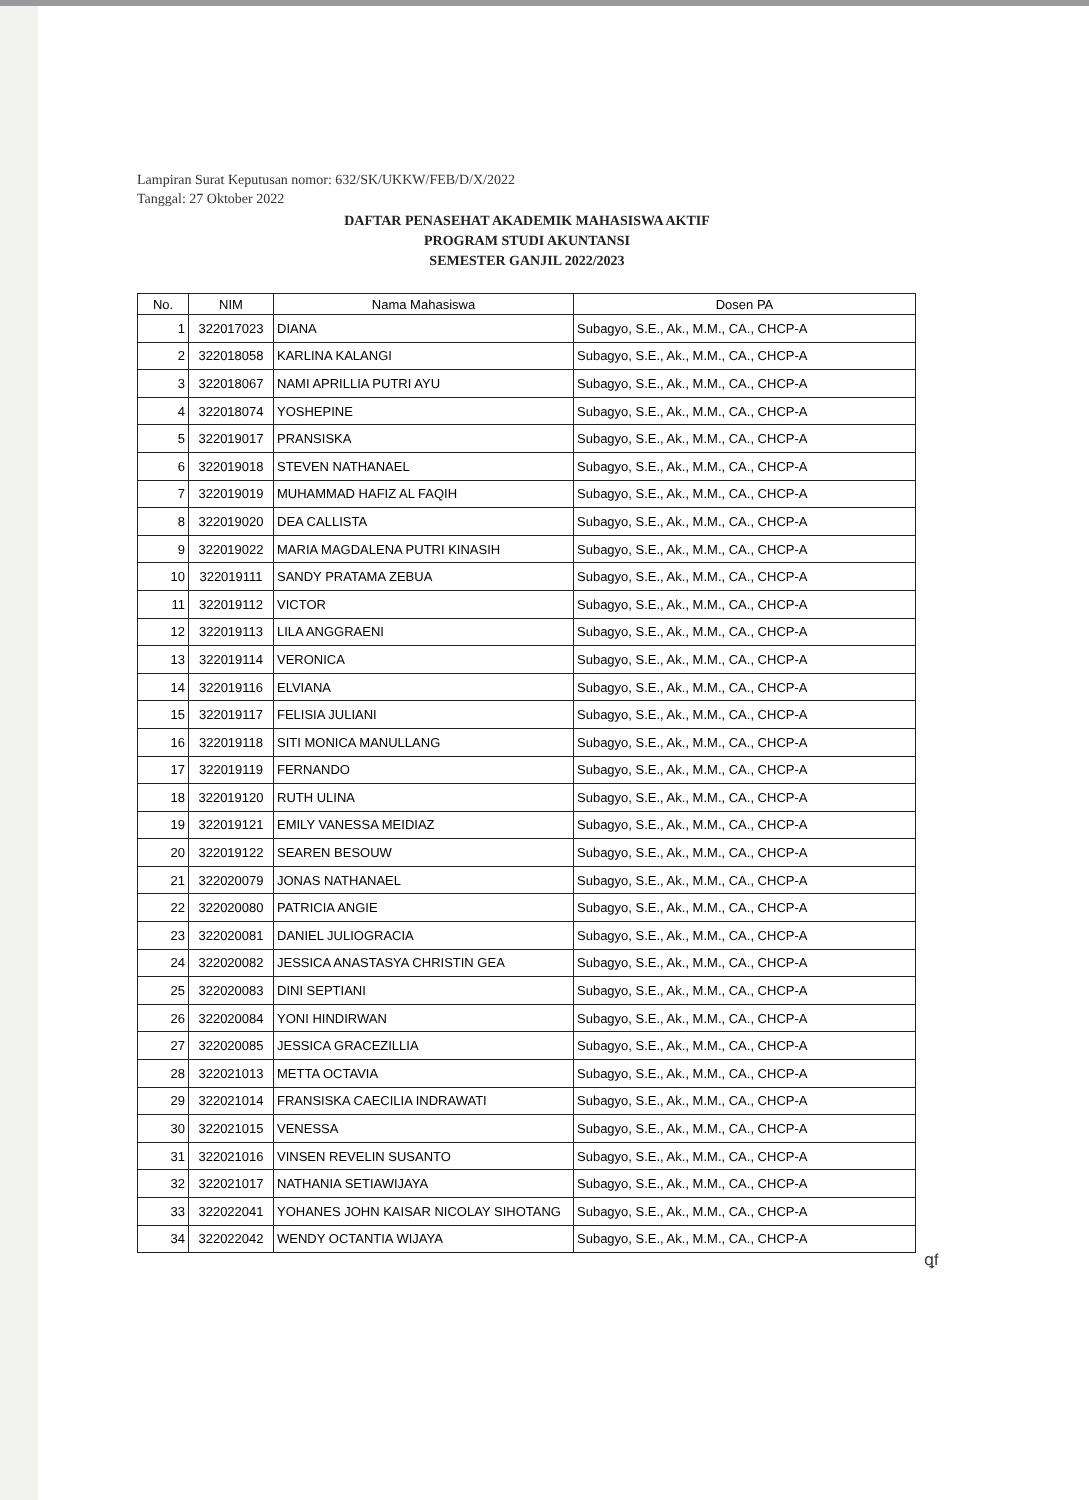Lampiran Surat Keputusan nomor: 632/SK/UKKW/FEB/D/X/2022
Tanggal: 27 Oktober 2022
DAFTAR PENASEHAT AKADEMIK MAHASISWA AKTIF
PROGRAM STUDI AKUNTANSI
SEMESTER GANJIL 2022/2023
| No. | NIM | Nama Mahasiswa | Dosen PA |
| --- | --- | --- | --- |
| 1 | 322017023 | DIANA | Subagyo, S.E., Ak., M.M., CA., CHCP-A |
| 2 | 322018058 | KARLINA KALANGI | Subagyo, S.E., Ak., M.M., CA., CHCP-A |
| 3 | 322018067 | NAMI APRILLIA PUTRI AYU | Subagyo, S.E., Ak., M.M., CA., CHCP-A |
| 4 | 322018074 | YOSHEPINE | Subagyo, S.E., Ak., M.M., CA., CHCP-A |
| 5 | 322019017 | PRANSISKA | Subagyo, S.E., Ak., M.M., CA., CHCP-A |
| 6 | 322019018 | STEVEN NATHANAEL | Subagyo, S.E., Ak., M.M., CA., CHCP-A |
| 7 | 322019019 | MUHAMMAD HAFIZ AL FAQIH | Subagyo, S.E., Ak., M.M., CA., CHCP-A |
| 8 | 322019020 | DEA CALLISTA | Subagyo, S.E., Ak., M.M., CA., CHCP-A |
| 9 | 322019022 | MARIA MAGDALENA PUTRI KINASIH | Subagyo, S.E., Ak., M.M., CA., CHCP-A |
| 10 | 322019111 | SANDY PRATAMA ZEBUA | Subagyo, S.E., Ak., M.M., CA., CHCP-A |
| 11 | 322019112 | VICTOR | Subagyo, S.E., Ak., M.M., CA., CHCP-A |
| 12 | 322019113 | LILA ANGGRAENI | Subagyo, S.E., Ak., M.M., CA., CHCP-A |
| 13 | 322019114 | VERONICA | Subagyo, S.E., Ak., M.M., CA., CHCP-A |
| 14 | 322019116 | ELVIANA | Subagyo, S.E., Ak., M.M., CA., CHCP-A |
| 15 | 322019117 | FELISIA JULIANI | Subagyo, S.E., Ak., M.M., CA., CHCP-A |
| 16 | 322019118 | SITI MONICA MANULLANG | Subagyo, S.E., Ak., M.M., CA., CHCP-A |
| 17 | 322019119 | FERNANDO | Subagyo, S.E., Ak., M.M., CA., CHCP-A |
| 18 | 322019120 | RUTH ULINA | Subagyo, S.E., Ak., M.M., CA., CHCP-A |
| 19 | 322019121 | EMILY VANESSA MEIDIAZ | Subagyo, S.E., Ak., M.M., CA., CHCP-A |
| 20 | 322019122 | SEAREN BESOUW | Subagyo, S.E., Ak., M.M., CA., CHCP-A |
| 21 | 322020079 | JONAS NATHANAEL | Subagyo, S.E., Ak., M.M., CA., CHCP-A |
| 22 | 322020080 | PATRICIA ANGIE | Subagyo, S.E., Ak., M.M., CA., CHCP-A |
| 23 | 322020081 | DANIEL JULIOGRACIA | Subagyo, S.E., Ak., M.M., CA., CHCP-A |
| 24 | 322020082 | JESSICA ANASTASYA CHRISTIN GEA | Subagyo, S.E., Ak., M.M., CA., CHCP-A |
| 25 | 322020083 | DINI SEPTIANI | Subagyo, S.E., Ak., M.M., CA., CHCP-A |
| 26 | 322020084 | YONI HINDIRWAN | Subagyo, S.E., Ak., M.M., CA., CHCP-A |
| 27 | 322020085 | JESSICA GRACEZILLIA | Subagyo, S.E., Ak., M.M., CA., CHCP-A |
| 28 | 322021013 | METTA OCTAVIA | Subagyo, S.E., Ak., M.M., CA., CHCP-A |
| 29 | 322021014 | FRANSISKA CAECILIA INDRAWATI | Subagyo, S.E., Ak., M.M., CA., CHCP-A |
| 30 | 322021015 | VENESSA | Subagyo, S.E., Ak., M.M., CA., CHCP-A |
| 31 | 322021016 | VINSEN REVELIN SUSANTO | Subagyo, S.E., Ak., M.M., CA., CHCP-A |
| 32 | 322021017 | NATHANIA SETIAWIJAYA | Subagyo, S.E., Ak., M.M., CA., CHCP-A |
| 33 | 322022041 | YOHANES JOHN KAISAR NICOLAY SIHOTANG | Subagyo, S.E., Ak., M.M., CA., CHCP-A |
| 34 | 322022042 | WENDY OCTANTIA WIJAYA | Subagyo, S.E., Ak., M.M., CA., CHCP-A |
ꝗf